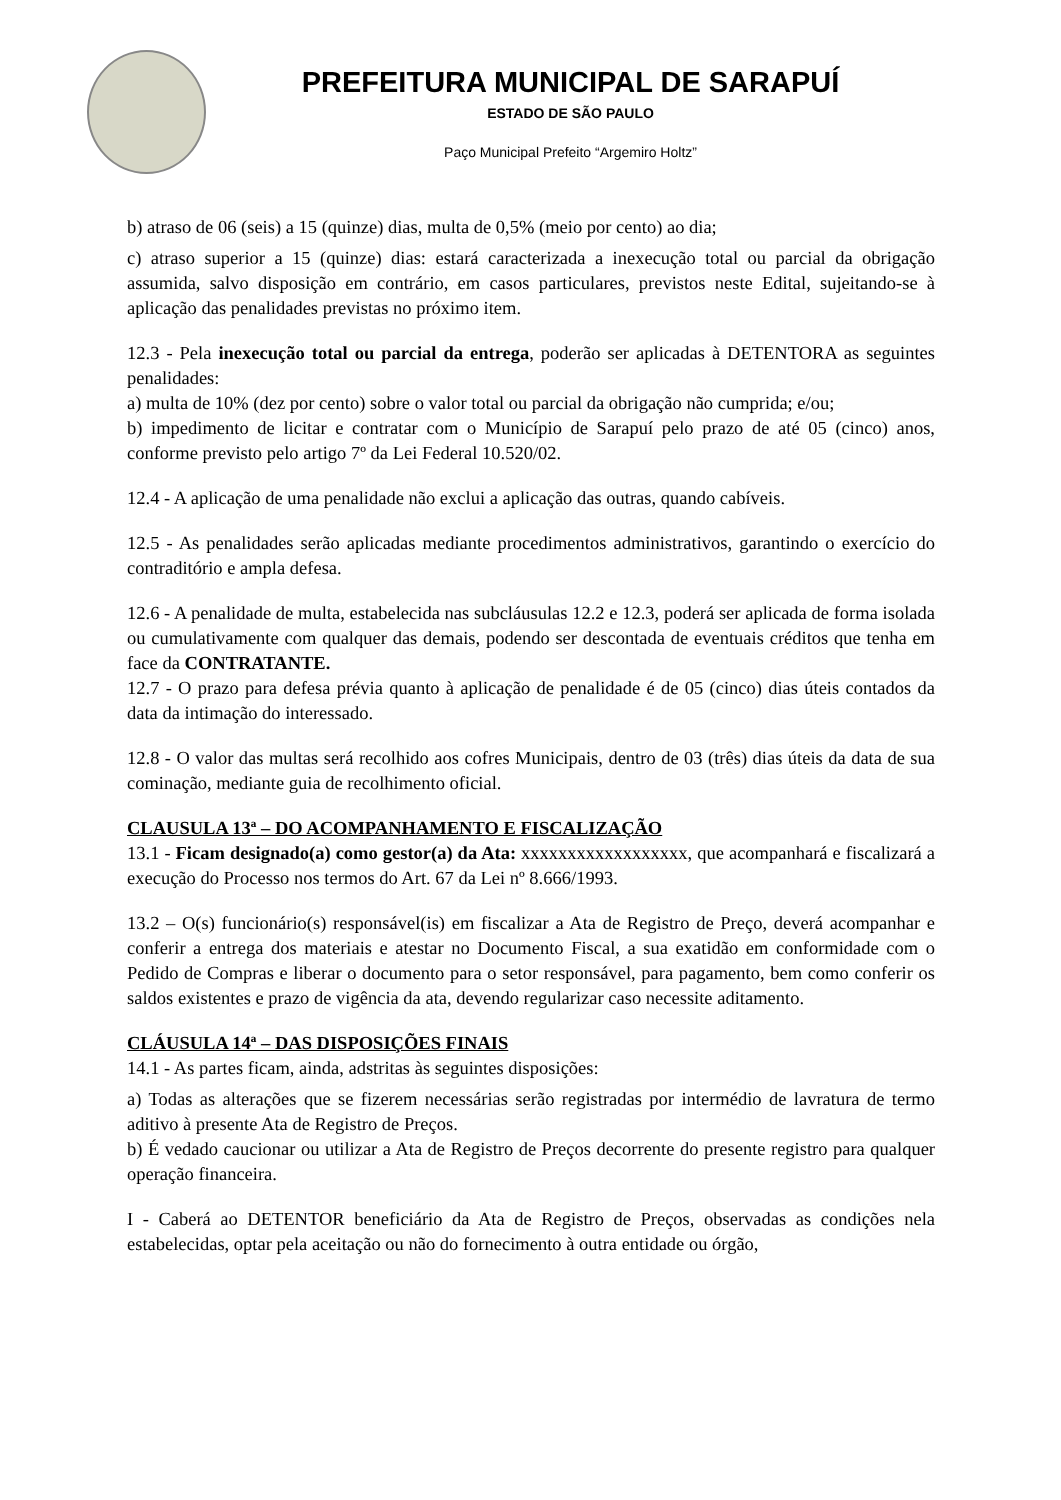PREFEITURA MUNICIPAL DE SARAPUÍ
ESTADO DE SÃO PAULO
Paço Municipal Prefeito “Argemiro Holtz”
b) atraso de 06 (seis) a 15 (quinze) dias, multa de 0,5% (meio por cento) ao dia;
c) atraso superior a 15 (quinze) dias: estará caracterizada a inexecução total ou parcial da obrigação assumida, salvo disposição em contrário, em casos particulares, previstos neste Edital, sujeitando-se à aplicação das penalidades previstas no próximo item.
12.3 - Pela inexecução total ou parcial da entrega, poderão ser aplicadas à DETENTORA as seguintes penalidades:
a) multa de 10% (dez por cento) sobre o valor total ou parcial da obrigação não cumprida; e/ou;
b) impedimento de licitar e contratar com o Município de Sarapuí pelo prazo de até 05 (cinco) anos, conforme previsto pelo artigo 7º da Lei Federal 10.520/02.
12.4 - A aplicação de uma penalidade não exclui a aplicação das outras, quando cabíveis.
12.5 - As penalidades serão aplicadas mediante procedimentos administrativos, garantindo o exercício do contraditório e ampla defesa.
12.6 - A penalidade de multa, estabelecida nas subcláusulas 12.2 e 12.3, poderá ser aplicada de forma isolada ou cumulativamente com qualquer das demais, podendo ser descontada de eventuais créditos que tenha em face da CONTRATANTE.
12.7 - O prazo para defesa prévia quanto à aplicação de penalidade é de 05 (cinco) dias úteis contados da data da intimação do interessado.
12.8 - O valor das multas será recolhido aos cofres Municipais, dentro de 03 (três) dias úteis da data de sua cominação, mediante guia de recolhimento oficial.
CLAUSULA 13ª – DO ACOMPANHAMENTO E FISCALIZAÇÃO
13.1 - Ficam designado(a) como gestor(a) da Ata: xxxxxxxxxxxxxxxxxx, que acompanhará e fiscalizará a execução do Processo nos termos do Art. 67 da Lei nº 8.666/1993.
13.2 – O(s) funcionário(s) responsável(is) em fiscalizar a Ata de Registro de Preço, deverá acompanhar e conferir a entrega dos materiais e atestar no Documento Fiscal, a sua exatidão em conformidade com o Pedido de Compras e liberar o documento para o setor responsável, para pagamento, bem como conferir os saldos existentes e prazo de vigência da ata, devendo regularizar caso necessite aditamento.
CLÁUSULA 14ª – DAS DISPOSIÇÕES FINAIS
14.1 - As partes ficam, ainda, adstritas às seguintes disposições:
a) Todas as alterações que se fizerem necessárias serão registradas por intermédio de lavratura de termo aditivo à presente Ata de Registro de Preços.
b) É vedado caucionar ou utilizar a Ata de Registro de Preços decorrente do presente registro para qualquer operação financeira.
I - Caberá ao DETENTOR beneficiário da Ata de Registro de Preços, observadas as condições nela estabelecidas, optar pela aceitação ou não do fornecimento à outra entidade ou órgão,